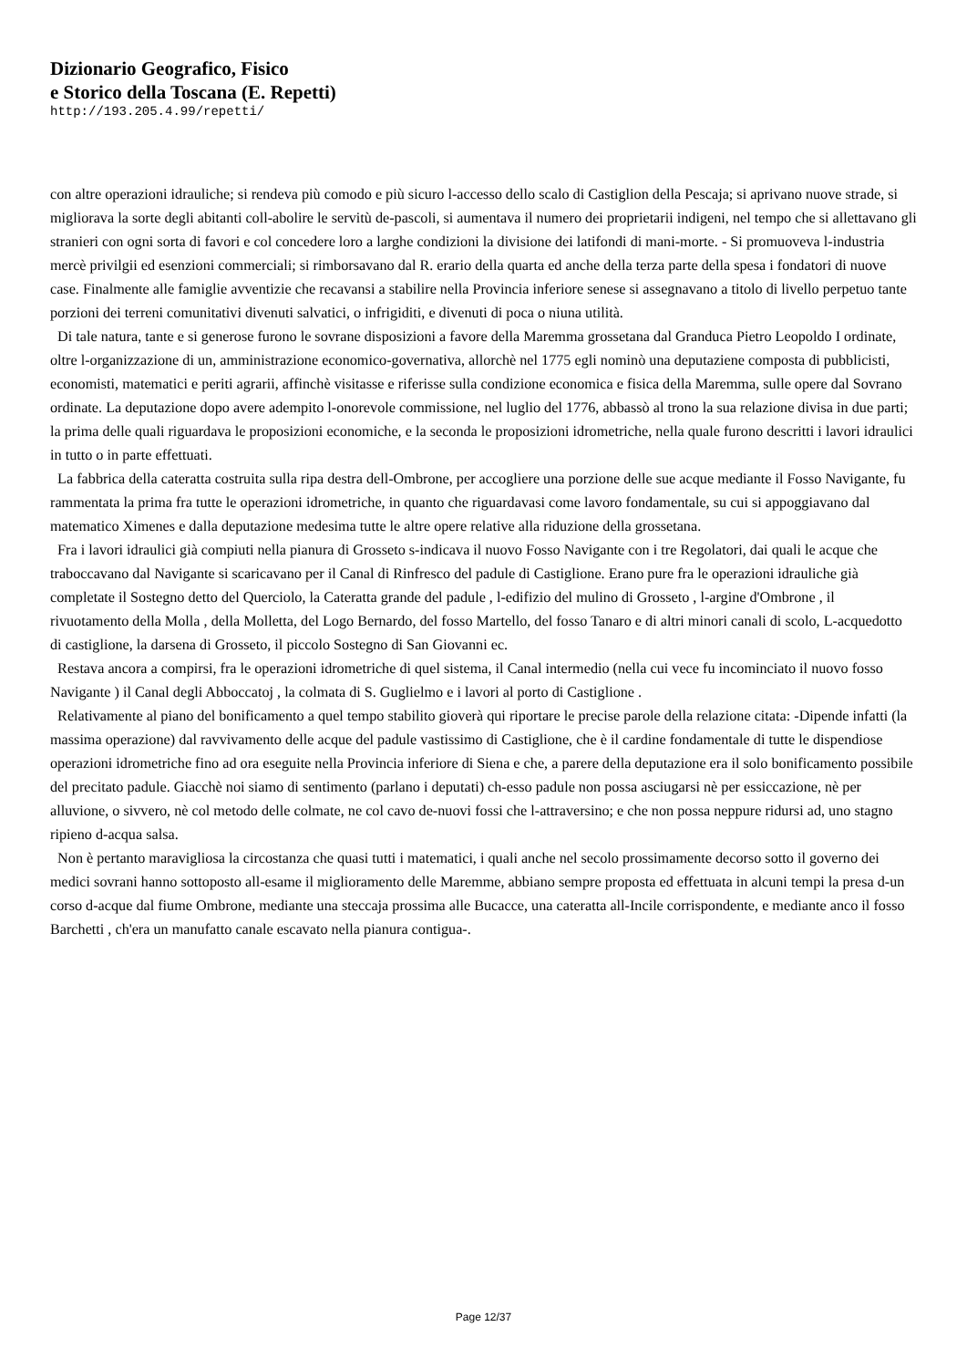Dizionario Geografico, Fisico
e Storico della Toscana (E. Repetti)
http://193.205.4.99/repetti/
con altre operazioni idrauliche; si rendeva più comodo e più sicuro l-accesso dello scalo di Castiglion della Pescaja; si aprivano nuove strade, si migliorava la sorte degli abitanti coll-abolire le servitù de-pascoli, si aumentava il numero dei proprietarii indigeni, nel tempo che si allettavano gli stranieri con ogni sorta di favori e col concedere loro a larghe condizioni la divisione dei latifondi di mani-morte. - Si promuoveva l-industria mercè privilgii ed esenzioni commerciali; si rimborsavano dal R. erario della quarta ed anche della terza parte della spesa i fondatori di nuove case. Finalmente alle famiglie avventizie che recavansi a stabilire nella Provincia inferiore senese si assegnavano a titolo di livello perpetuo tante porzioni dei terreni comunitativi divenuti salvatici, o infrigiditi, e divenuti di poca o niuna utilità.
Di tale natura, tante e si generose furono le sovrane disposizioni a favore della Maremma grossetana dal Granduca Pietro Leopoldo I ordinate, oltre l-organizzazione di un, amministrazione economico-governativa, allorchè nel 1775 egli nominò una deputaziene composta di pubblicisti, economisti, matematici e periti agrarii, affinchè visitasse e riferisse sulla condizione economica e fisica della Maremma, sulle opere dal Sovrano ordinate. La deputazione dopo avere adempito l-onorevole commissione, nel luglio del 1776, abbassò al trono la sua relazione divisa in due parti; la prima delle quali riguardava le proposizioni economiche, e la seconda le proposizioni idrometriche, nella quale furono descritti i lavori idraulici in tutto o in parte effettuati.
La fabbrica della cateratta costruita sulla ripa destra dell-Ombrone, per accogliere una porzione delle sue acque mediante il Fosso Navigante, fu rammentata la prima fra tutte le operazioni idrometriche, in quanto che riguardavasi come lavoro fondamentale, su cui si appoggiavano dal matematico Ximenes e dalla deputazione medesima tutte le altre opere relative alla riduzione della grossetana.
Fra i lavori idraulici già compiuti nella pianura di Grosseto s-indicava il nuovo Fosso Navigante con i tre Regolatori, dai quali le acque che traboccavano dal Navigante si scaricavano per il Canal di Rinfresco del padule di Castiglione. Erano pure fra le operazioni idrauliche già completate il Sostegno detto del Querciolo, la Cateratta grande del padule , l-edifizio del mulino di Grosseto , l-argine d'Ombrone , il rivuotamento della Molla , della Molletta, del Logo Bernardo, del fosso Martello, del fosso Tanaro e di altri minori canali di scolo, L-acquedotto di castiglione, la darsena di Grosseto, il piccolo Sostegno di San Giovanni ec.
Restava ancora a compirsi, fra le operazioni idrometriche di quel sistema, il Canal intermedio (nella cui vece fu incominciato il nuovo fosso Navigante ) il Canal degli Abboccatoj , la colmata di S. Guglielmo e i lavori al porto di Castiglione .
Relativamente al piano del bonificamento a quel tempo stabilito gioverà qui riportare le precise parole della relazione citata: -Dipende infatti (la massima operazione) dal ravvivamento delle acque del padule vastissimo di Castiglione, che è il cardine fondamentale di tutte le dispendiose operazioni idrometriche fino ad ora eseguite nella Provincia inferiore di Siena e che, a parere della deputazione era il solo bonificamento possibile del precitato padule. Giacchè noi siamo di sentimento (parlano i deputati) ch-esso padule non possa asciugarsi nè per essiccazione, nè per alluvione, o sivvero, nè col metodo delle colmate, ne col cavo de-nuovi fossi che l-attraversino; e che non possa neppure ridursi ad, uno stagno ripieno d-acqua salsa.
Non è pertanto maravigliosa la circostanza che quasi tutti i matematici, i quali anche nel secolo prossimamente decorso sotto il governo dei medici sovrani hanno sottoposto all-esame il miglioramento delle Maremme, abbiano sempre proposta ed effettuata in alcuni tempi la presa d-un corso d-acque dal fiume Ombrone, mediante una steccaja prossima alle Bucacce, una cateratta all-Incile corrispondente, e mediante anco il fosso Barchetti , ch'era un manufatto canale escavato nella pianura contigua-.
Page 12/37